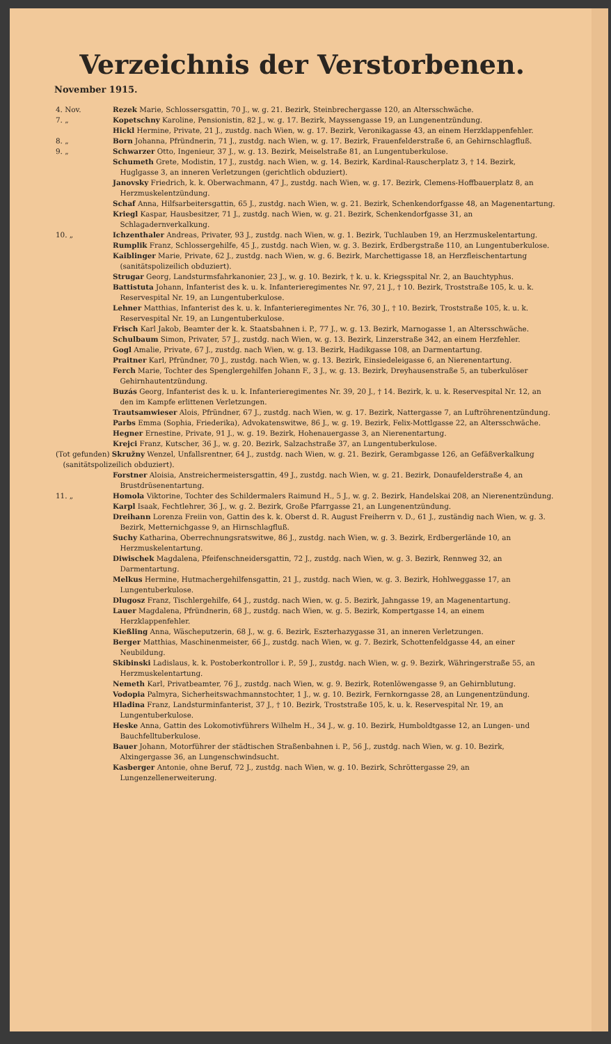Verzeichnis der Verstorbenen.
November 1915.
4. Nov. Rezek Marie, Schlossersgattin, 70 J., w. g. 21. Bezirk, Steinbrechergasse 120, an Altersschwäche.
7. „ Kopetschny Karoline, Pensionistin, 82 J., w. g. 17. Bezirk, Mayssengasse 19, an Lungenentzündung.
Hickl Hermine, Private, 21 J., zustdg. nach Wien, w. g. 17. Bezirk, Veronikagasse 43, an einem Herzklappenfehler.
8. „ Born Johanna, Pfründnerin, 71 J., zustdg. nach Wien, w. g. 17. Bezirk, Frauenfelderstraße 6, an Gehirnschlagfluß.
9. „ Schwarzer Otto, Ingenieur, 37 J., w. g. 13. Bezirk, Meiselstraße 81, an Lungentuberkulose.
Schumeth Grete, Modistin, 17 J., zustdg. nach Wien, w. g. 14. Bezirk, Kardinal-Rauscherplatz 3, † 14. Bezirk, Huglgasse 3, an inneren Verletzungen (gerichtlich obduziert).
Janovsky Friedrich, k. k. Oberwachmann, 47 J., zustdg. nach Wien, w. g. 17. Bezirk, Clemens-Hoffbauerplatz 8, an Herzmuskelentzündung.
Schaf Anna, Hilfsarbeitersgattin, 65 J., zustdg. nach Wien, w. g. 21. Bezirk, Schenkendorfgasse 48, an Magenentartung.
Kriegl Kaspar, Hausbesitzer, 71 J., zustdg. nach Wien, w. g. 21. Bezirk, Schenkendorfgasse 31, an Schlagadernverkalkung.
10. „ Ichzenthaler Andreas, Privater, 93 J., zustdg. nach Wien, w. g. 1. Bezirk, Tuchlauben 19, an Herzmuskelentartung.
Rumplik Franz, Schlossergehilfe, 45 J., zustdg. nach Wien, w. g. 3. Bezirk, Erdbergstraße 110, an Lungentuberkulose.
Kaiblinger Marie, Private, 62 J., zustdg. nach Wien, w. g. 6. Bezirk, Marchettigasse 18, an Herzfleischentartung (sanitätspolizeilich obduziert).
Strugar Georg, Landsturmsfahrkanonier, 23 J., w. g. 10. Bezirk, † k. u. k. Kriegsspital Nr. 2, an Bauchtyphus.
Battistuta Johann, Infanterist des k. u. k. Infanterieregimentes Nr. 97, 21 J., † 10. Bezirk, Troststraße 105, k. u. k. Reservespital Nr. 19, an Lungentuberkulose.
Lehner Matthias, Infanterist des k. u. k. Infanterieregimentes Nr. 76, 30 J., † 10. Bezirk, Troststraße 105, k. u. k. Reservespital Nr. 19, an Lungentuberkulose.
Frisch Karl Jakob, Beamter der k. k. Staatsbahnen i. P., 77 J., w. g. 13. Bezirk, Marnogasse 1, an Altersschwäche.
Schulbaum Simon, Privater, 57 J., zustdg. nach Wien, w. g. 13. Bezirk, Linzerstraße 342, an einem Herzfehler.
Gogl Amalie, Private, 67 J., zustdg. nach Wien, w. g. 13. Bezirk, Hadikgasse 108, an Darmentartung.
Praitner Karl, Pfründner, 70 J., zustdg. nach Wien, w. g. 13. Bezirk, Einsiedeleigasse 6, an Nierenentartung.
Ferch Marie, Tochter des Spenglergehilfen Johann F., 3 J., w. g. 13. Bezirk, Dreyhausenstraße 5, an tuberkulöser Gehirnhautentzündung.
Buzás Georg, Infanterist des k. u. k. Infanterieregimentes Nr. 39, 20 J., † 14. Bezirk, k. u. k. Reservespital Nr. 12, an den im Kampfe erlittenen Verletzungen.
Trautsamwieser Alois, Pfründner, 67 J., zustdg. nach Wien, w. g. 17. Bezirk, Nattergasse 7, an Luftröhrenentzündung.
Parbs Emma (Sophia, Friederika), Advokatenswitwe, 86 J., w. g. 19. Bezirk, Felix-Mottlgasse 22, an Altersschwäche.
Hegner Ernestine, Private, 91 J., w. g. 19. Bezirk, Hohenauergasse 3, an Nierenentartung.
Krejci Franz, Kutscher, 36 J., w. g. 20. Bezirk, Salzachstraße 37, an Lungentuberkulose.
(Tot gefunden) Skružny Wenzel, Unfallsrentner, 64 J., zustdg. nach Wien, w. g. 21. Bezirk, Gerambgasse 126, an Gefäßverkalkung (sanitätspolizeilich obduziert).
Forstner Aloisia, Anstreichermeistersgattin, 49 J., zustdg. nach Wien, w. g. 21. Bezirk, Donaufelderstraße 4, an Brustdrüsenentartung.
11. „ Homola Viktorine, Tochter des Schildermalers Raimund H., 5 J., w. g. 2. Bezirk, Handelskai 208, an Nierenentzündung.
Karpl Isaak, Fechtlehrer, 36 J., w. g. 2. Bezirk, Große Pfarrgasse 21, an Lungenentzündung.
Dreihann Lorenza Freiin von, Gattin des k. k. Oberst d. R. August Freiherrn v. D., 61 J., zuständig nach Wien, w. g. 3. Bezirk, Metternichgasse 9, an Hirnschlagfluß.
Suchy Katharina, Oberrechnungsratswitwe, 86 J., zustdg. nach Wien, w. g. 3. Bezirk, Erdbergerlände 10, an Herzmuskelentartung.
Diwischek Magdalena, Pfeifenschneidersgattin, 72 J., zustdg. nach Wien, w. g. 3. Bezirk, Rennweg 32, an Darmentartung.
Melkus Hermine, Hutmachergehilfensgattin, 21 J., zustdg. nach Wien, w. g. 3. Bezirk, Hohlweggasse 17, an Lungentuberkulose.
Dlugosz Franz, Tischlergehilfe, 64 J., zustdg. nach Wien, w. g. 5. Bezirk, Jahngasse 19, an Magenentartung.
Lauer Magdalena, Pfründnerin, 68 J., zustdg. nach Wien, w. g. 5. Bezirk, Kompertgasse 14, an einem Herzklappenfehler.
Kießling Anna, Wäscheputzerin, 68 J., w. g. 6. Bezirk, Eszterhazygasse 31, an inneren Verletzungen.
Berger Matthias, Maschinenmeister, 66 J., zustdg. nach Wien, w. g. 7. Bezirk, Schottenfeldgasse 44, an einer Neubildung.
Skibinski Ladislaus, k. k. Postoberkontrollor i. P., 59 J., zustdg. nach Wien, w. g. 9. Bezirk, Währingerstraße 55, an Herzmuskelentartung.
Nemeth Karl, Privatbeamter, 76 J., zustdg. nach Wien, w. g. 9. Bezirk, Rotenlöwengasse 9, an Gehirnblutung.
Vodopia Palmyra, Sicherheitswachmannstochter, 1 J., w. g. 10. Bezirk, Fernkorngasse 28, an Lungenentzündung.
Hladina Franz, Landsturminfanterist, 37 J., † 10. Bezirk, Troststraße 105, k. u. k. Reservespital Nr. 19, an Lungentuberkulose.
Heske Anna, Gattin des Lokomotivführers Wilhelm H., 34 J., w. g. 10. Bezirk, Humboldtgasse 12, an Lungen- und Bauchfelltuberkulose.
Bauer Johann, Motorführer der städtischen Straßenbahnen i. P., 56 J., zustdg. nach Wien, w. g. 10. Bezirk, Alxingergasse 36, an Lungenschwindsucht.
Kasberger Antonie, ohne Beruf, 72 J., zustdg. nach Wien, w. g. 10. Bezirk, Schröttergasse 29, an Lungenzellenerweiterung.